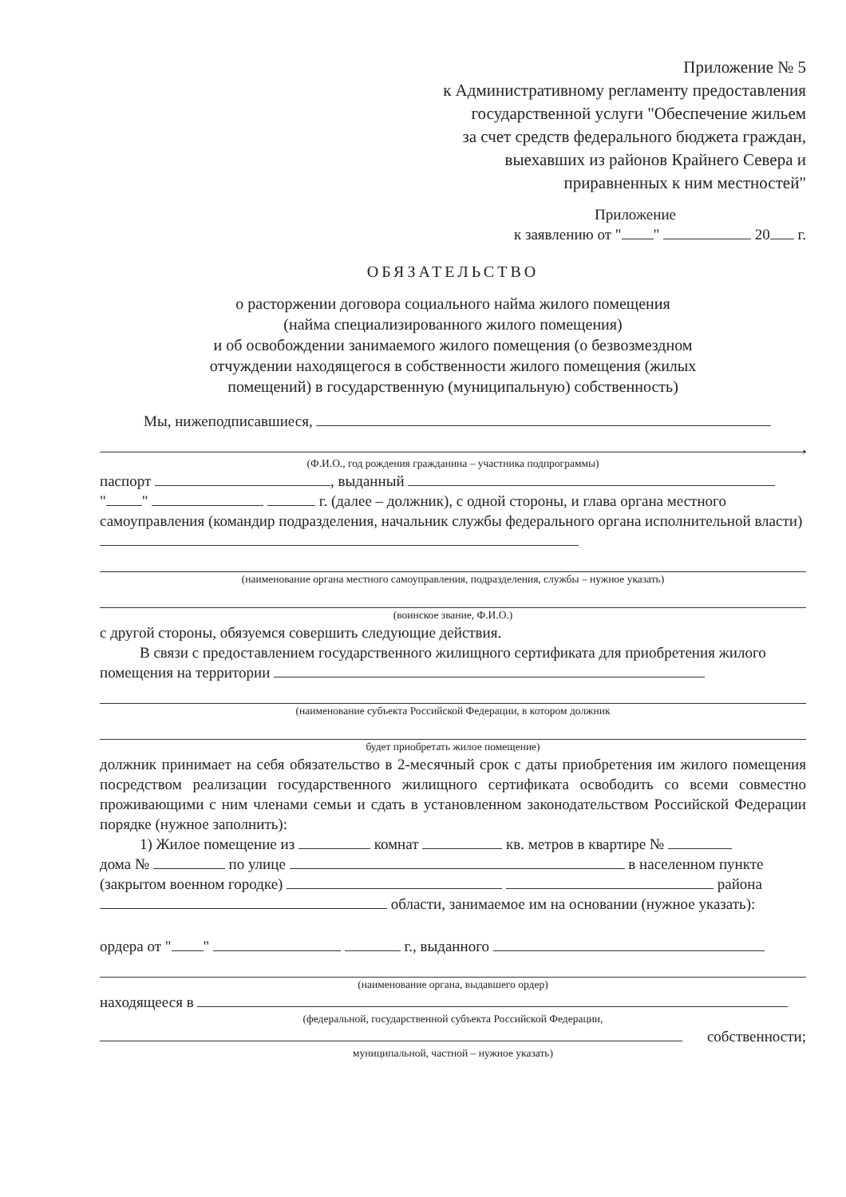Приложение № 5
к Административному регламенту предоставления
государственной услуги "Обеспечение жильем
за счет средств федерального бюджета граждан,
выехавших из районов Крайнего Севера и
приравненных к ним местностей"
Приложение
к заявлению от " " 20 г.
ОБЯЗАТЕЛЬСТВО
о расторжении договора социального найма жилого помещения
(найма специализированного жилого помещения)
и об освобождении занимаемого жилого помещения (о безвозмездном
отчуждении находящегося в собственности жилого помещения (жилых
помещений) в государственную (муниципальную) собственность)
Мы, нижеподписавшиеся,
,
(Ф.И.О., год рождения гражданина – участника подпрограммы)
паспорт , выданный
" " г. (далее – должник), с одной стороны, и глава органа местного самоуправления (командир подразделения, начальник службы федерального органа исполнительной власти)
(наименование органа местного самоуправления, подразделения, службы – нужное указать)
(воинское звание, Ф.И.О.)
с другой стороны, обязуемся совершить следующие действия.
В связи с предоставлением государственного жилищного сертификата для приобретения жилого помещения на территории
(наименование субъекта Российской Федерации, в котором должник
будет приобретать жилое помещение)
должник принимает на себя обязательство в 2-месячный срок с даты приобретения им жилого помещения посредством реализации государственного жилищного сертификата освободить со всеми совместно проживающими с ним членами семьи и сдать в установленном законодательством Российской Федерации порядке (нужное заполнить):
1) Жилое помещение из комнат кв. метров в квартире №
дома № по улице в населенном пункте
(закрытом военном городке) района
области, занимаемое им на основании (нужное указать):
ордера от " " г., выданного
(наименование органа, выдавшего ордер)
находящееся в
(федеральной, государственной субъекта Российской Федерации,
собственности;
муниципальной, частной – нужное указать)